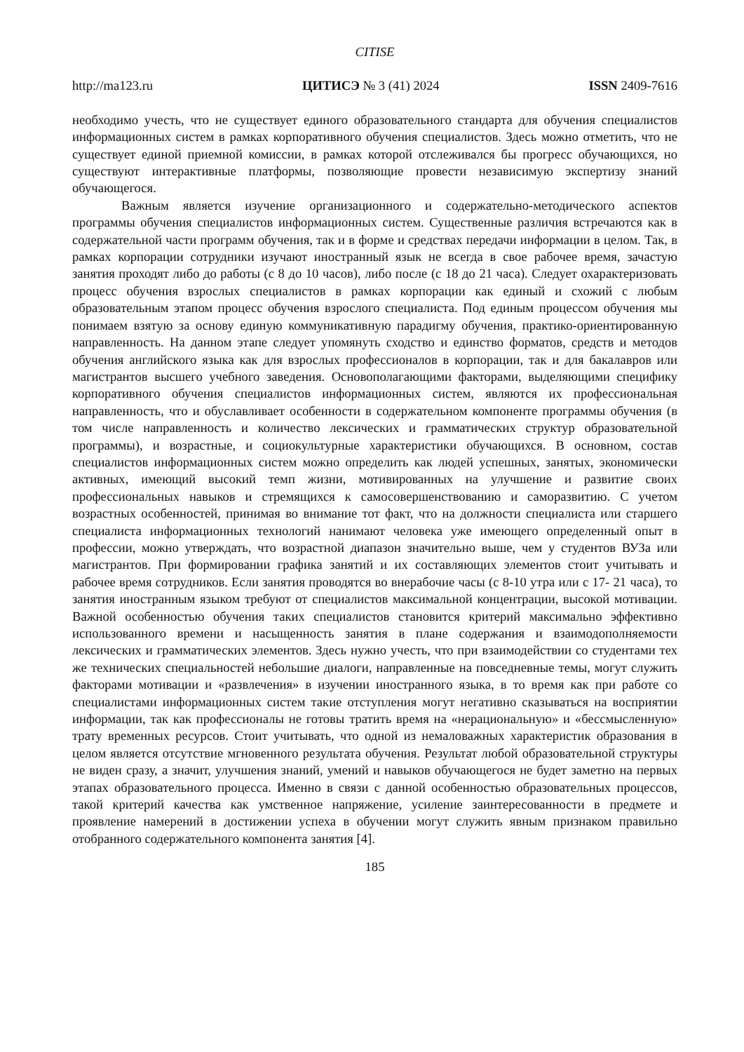CITISE
http://ma123.ru ЦИТИСЭ № 3 (41) 2024 ISSN 2409-7616
необходимо учесть, что не существует единого образовательного стандарта для обучения специалистов информационных систем в рамках корпоративного обучения специалистов. Здесь можно отметить, что не существует единой приемной комиссии, в рамках которой отслеживался бы прогресс обучающихся, но существуют интерактивные платформы, позволяющие провести независимую экспертизу знаний обучающегося.
Важным является изучение организационного и содержательно-методического аспектов программы обучения специалистов информационных систем. Существенные различия встречаются как в содержательной части программ обучения, так и в форме и средствах передачи информации в целом. Так, в рамках корпорации сотрудники изучают иностранный язык не всегда в свое рабочее время, зачастую занятия проходят либо до работы (с 8 до 10 часов), либо после (с 18 до 21 часа). Следует охарактеризовать процесс обучения взрослых специалистов в рамках корпорации как единый и схожий с любым образовательным этапом процесс обучения взрослого специалиста. Под единым процессом обучения мы понимаем взятую за основу единую коммуникативную парадигму обучения, практико-ориентированную направленность. На данном этапе следует упомянуть сходство и единство форматов, средств и методов обучения английского языка как для взрослых профессионалов в корпорации, так и для бакалавров или магистрантов высшего учебного заведения. Основополагающими факторами, выделяющими специфику корпоративного обучения специалистов информационных систем, являются их профессиональная направленность, что и обуславливает особенности в содержательном компоненте программы обучения (в том числе направленность и количество лексических и грамматических структур образовательной программы), и возрастные, и социокультурные характеристики обучающихся. В основном, состав специалистов информационных систем можно определить как людей успешных, занятых, экономически активных, имеющий высокий темп жизни, мотивированных на улучшение и развитие своих профессиональных навыков и стремящихся к самосовершенствованию и саморазвитию. С учетом возрастных особенностей, принимая во внимание тот факт, что на должности специалиста или старшего специалиста информационных технологий нанимают человека уже имеющего определенный опыт в профессии, можно утверждать, что возрастной диапазон значительно выше, чем у студентов ВУЗа или магистрантов. При формировании графика занятий и их составляющих элементов стоит учитывать и рабочее время сотрудников. Если занятия проводятся во внерабочие часы (с 8-10 утра или с 17- 21 часа), то занятия иностранным языком требуют от специалистов максимальной концентрации, высокой мотивации. Важной особенностью обучения таких специалистов становится критерий максимально эффективно использованного времени и насыщенность занятия в плане содержания и взаимодополняемости лексических и грамматических элементов. Здесь нужно учесть, что при взаимодействии со студентами тех же технических специальностей небольшие диалоги, направленные на повседневные темы, могут служить факторами мотивации и «развлечения» в изучении иностранного языка, в то время как при работе со специалистами информационных систем такие отступления могут негативно сказываться на восприятии информации, так как профессионалы не готовы тратить время на «нерациональную» и «бессмысленную» трату временных ресурсов. Стоит учитывать, что одной из немаловажных характеристик образования в целом является отсутствие мгновенного результата обучения. Результат любой образовательной структуры не виден сразу, а значит, улучшения знаний, умений и навыков обучающегося не будет заметно на первых этапах образовательного процесса. Именно в связи с данной особенностью образовательных процессов, такой критерий качества как умственное напряжение, усиление заинтересованности в предмете и проявление намерений в достижении успеха в обучении могут служить явным признаком правильно отобранного содержательного компонента занятия [4].
185